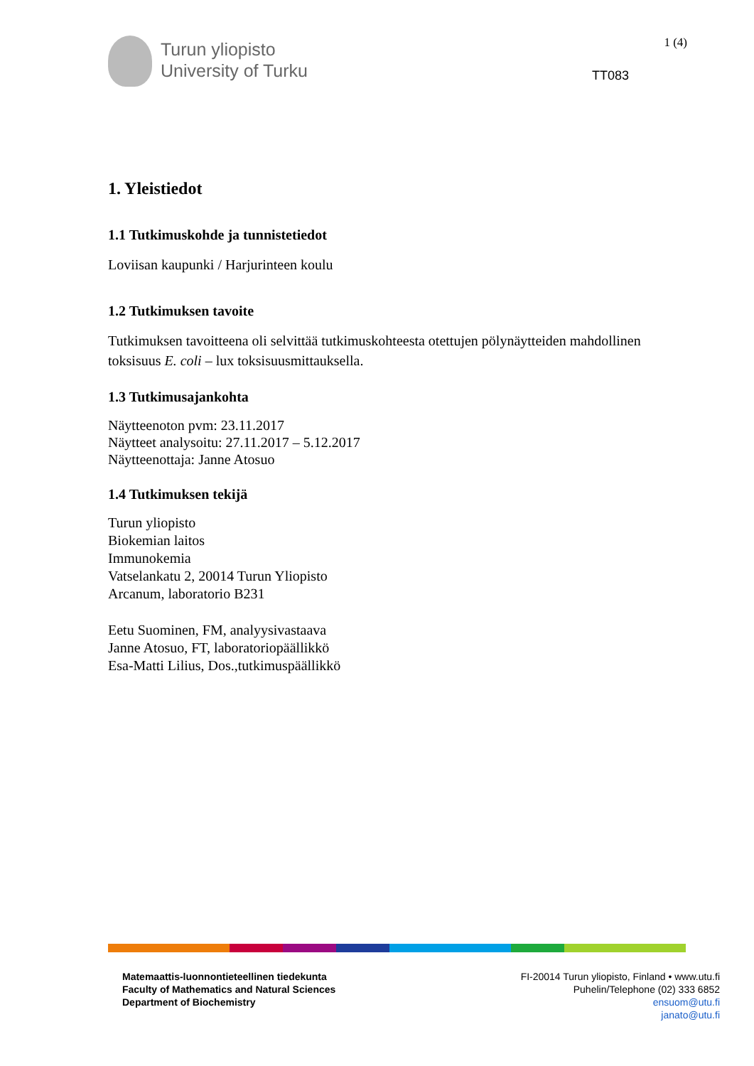Turun yliopisto
University of Turku
1 (4)
TT083
1. Yleistiedot
1.1 Tutkimuskohde ja tunnistetiedot
Loviisan kaupunki / Harjurinteen koulu
1.2 Tutkimuksen tavoite
Tutkimuksen tavoitteena oli selvittää tutkimuskohteesta otettujen pölynäytteiden mahdollinen toksisuus E. coli – lux toksisuusmittauksella.
1.3 Tutkimusajankohta
Näytteenoton pvm: 23.11.2017
Näytteet analysoitu: 27.11.2017 – 5.12.2017
Näytteenottaja: Janne Atosuo
1.4 Tutkimuksen tekijä
Turun yliopisto
Biokemian laitos
Immunokemia
Vatselankatu 2, 20014 Turun Yliopisto
Arcanum, laboratorio B231
Eetu Suominen, FM, analyysivastaava
Janne Atosuo, FT, laboratoriopäällikkö
Esa-Matti Lilius, Dos.,tutkimuspäällikkö
Matemaattis-luonnontieteellinen tiedekunta
Faculty of Mathematics and Natural Sciences
Department of Biochemistry
FI-20014 Turun yliopisto, Finland • www.utu.fi
Puhelin/Telephone (02) 333 6852
ensuom@utu.fi
janato@utu.fi